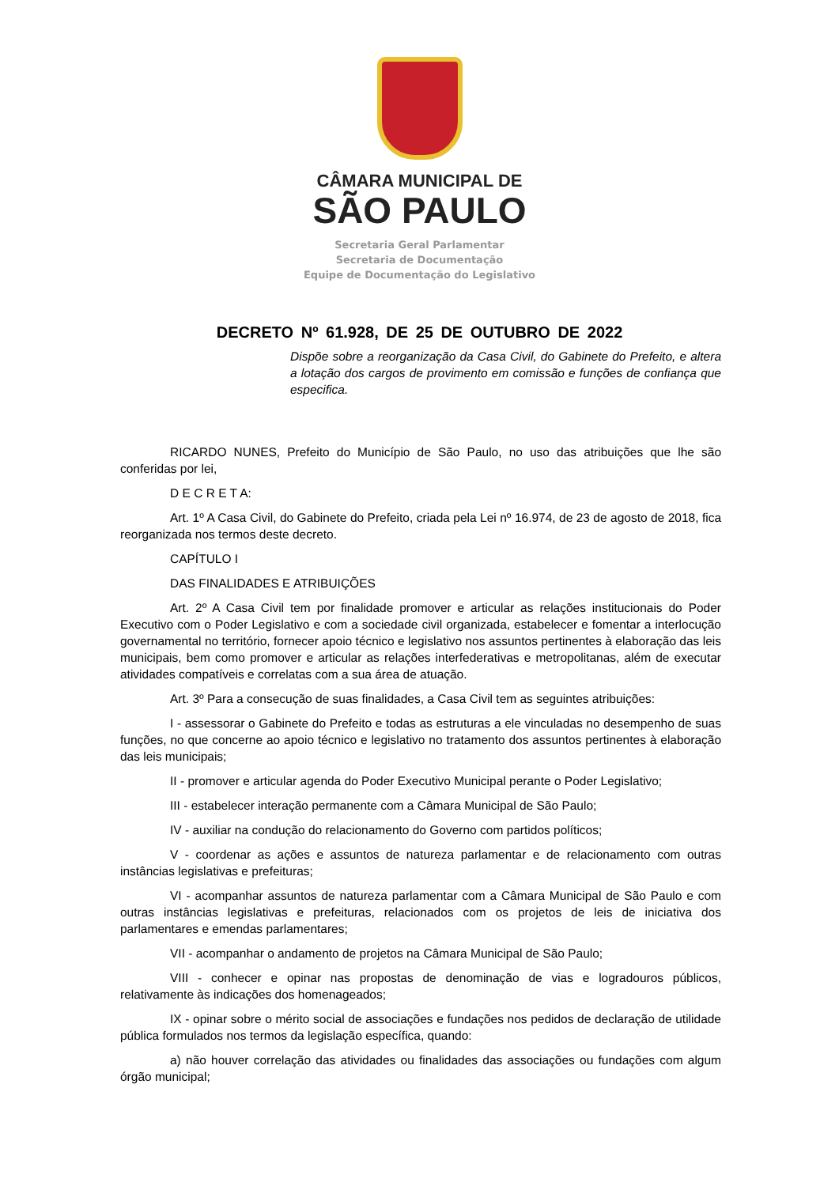CÂMARA MUNICIPAL DE
SÃO PAULO
Secretaria Geral Parlamentar
Secretaria de Documentação
Equipe de Documentação do Legislativo
DECRETO Nº 61.928, DE 25 DE OUTUBRO DE 2022
Dispõe sobre a reorganização da Casa Civil, do Gabinete do Prefeito, e altera a lotação dos cargos de provimento em comissão e funções de confiança que especifica.
RICARDO NUNES, Prefeito do Município de São Paulo, no uso das atribuições que lhe são conferidas por lei,
D E C R E T A:
Art. 1º A Casa Civil, do Gabinete do Prefeito, criada pela Lei nº 16.974, de 23 de agosto de 2018, fica reorganizada nos termos deste decreto.
CAPÍTULO I
DAS FINALIDADES E ATRIBUIÇÕES
Art. 2º A Casa Civil tem por finalidade promover e articular as relações institucionais do Poder Executivo com o Poder Legislativo e com a sociedade civil organizada, estabelecer e fomentar a interlocução governamental no território, fornecer apoio técnico e legislativo nos assuntos pertinentes à elaboração das leis municipais, bem como promover e articular as relações interfederativas e metropolitanas, além de executar atividades compatíveis e correlatas com a sua área de atuação.
Art. 3º Para a consecução de suas finalidades, a Casa Civil tem as seguintes atribuições:
I - assessorar o Gabinete do Prefeito e todas as estruturas a ele vinculadas no desempenho de suas funções, no que concerne ao apoio técnico e legislativo no tratamento dos assuntos pertinentes à elaboração das leis municipais;
II - promover e articular agenda do Poder Executivo Municipal perante o Poder Legislativo;
III - estabelecer interação permanente com a Câmara Municipal de São Paulo;
IV - auxiliar na condução do relacionamento do Governo com partidos políticos;
V - coordenar as ações e assuntos de natureza parlamentar e de relacionamento com outras instâncias legislativas e prefeituras;
VI - acompanhar assuntos de natureza parlamentar com a Câmara Municipal de São Paulo e com outras instâncias legislativas e prefeituras, relacionados com os projetos de leis de iniciativa dos parlamentares e emendas parlamentares;
VII - acompanhar o andamento de projetos na Câmara Municipal de São Paulo;
VIII - conhecer e opinar nas propostas de denominação de vias e logradouros públicos, relativamente às indicações dos homenageados;
IX - opinar sobre o mérito social de associações e fundações nos pedidos de declaração de utilidade pública formulados nos termos da legislação específica, quando:
a) não houver correlação das atividades ou finalidades das associações ou fundações com algum órgão municipal;